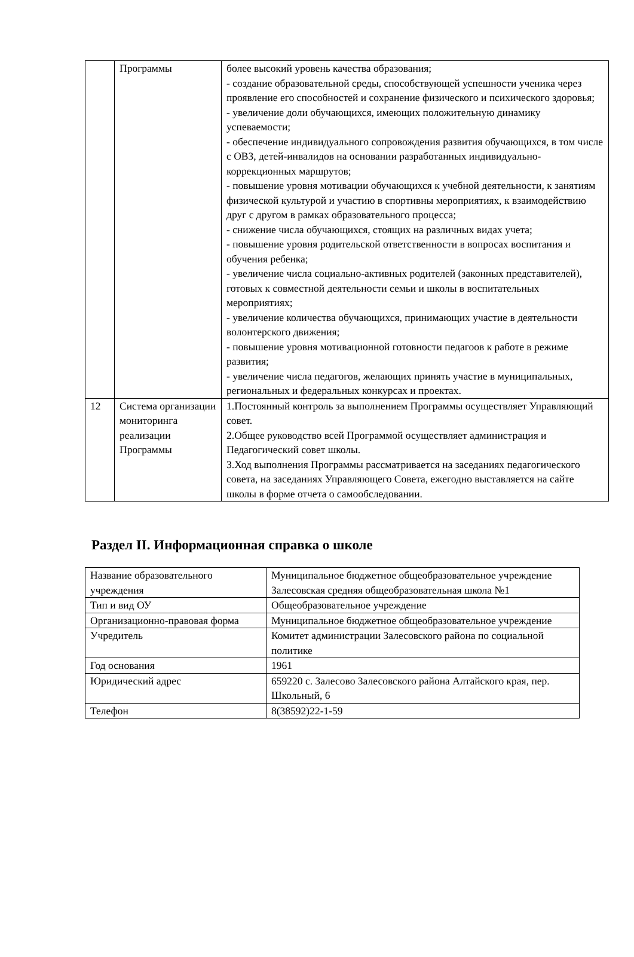| | Программы | более высокий уровень качества образования; - создание образовательной среды, способствующей успешности ученика через проявление его способностей и сохранение физического и психического здоровья; - увеличение доли обучающихся, имеющих положительную динамику успеваемости; - обеспечение индивидуального сопровождения развития обучающихся, в том числе с ОВЗ, детей-инвалидов на основании разработанных индивидуально-коррекционных маршрутов; - повышение уровня мотивации обучающихся к учебной деятельности, к занятиям физической культурой и участию в спортивны мероприятиях, к взаимодействию друг с другом в рамках образовательного процесса; - снижение числа обучающихся, стоящих на различных видах учета; - повышение уровня родительской ответственности в вопросах воспитания и обучения ребенка; - увеличение числа социально-активных родителей (законных представителей), готовых к совместной деятельности семьи и школы в воспитательных мероприятиях; - увеличение количества обучающихся, принимающих участие в деятельности волонтерского движения; - повышение уровня мотивационной готовности педагоов к работе в режиме развития; - увеличение числа педагогов, желающих принять участие в муниципальных, региональных и федеральных конкурсах и проектах. |
| 12 | Система организации мониторинга реализации Программы | 1.Постоянный контроль за выполнением Программы осуществляет Управляющий совет. 2.Общее руководство всей Программой осуществляет администрация и Педагогический совет школы. 3.Ход выполнения Программы рассматривается на заседаниях педагогического совета, на заседаниях Управляющего Совета, ежегодно выставляется на сайте школы в форме отчета о самообследовании. |
Раздел II. Информационная справка о школе
| Название образовательного учреждения | Муниципальное бюджетное общеобразовательное учреждение Залесовская средняя общеобразовательная школа №1 |
| Тип и вид ОУ | Общеобразовательное учреждение |
| Организационно-правовая форма | Муниципальное бюджетное общеобразовательное учреждение |
| Учредитель | Комитет администрации Залесовского района по социальной политике |
| Год основания | 1961 |
| Юридический адрес | 659220 с. Залесово Залесовского района Алтайского края, пер. Школьный, 6 |
| Телефон | 8(38592)22-1-59 |